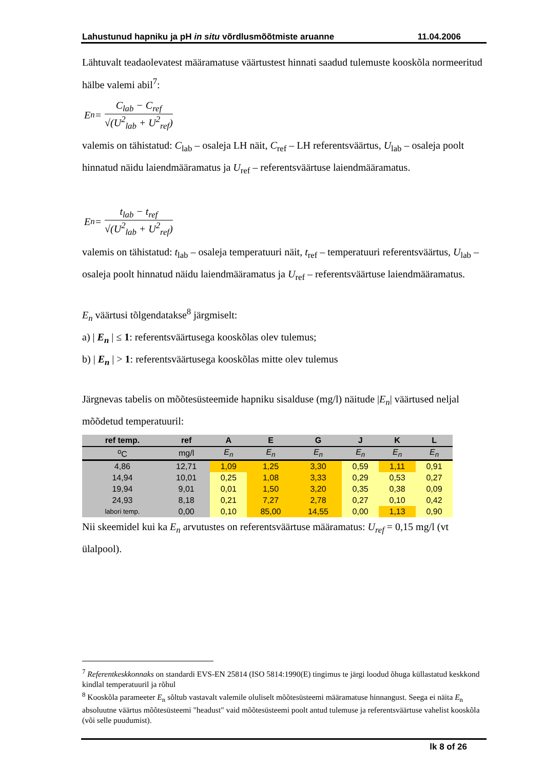Lahustunud hapniku ja pH in situ võrdlusmõõtmiste aruanne 11.04.2006
Lähtuvalt teadaolevatest määramatuse väärtustest hinnati saadud tulemuste kooskõla normeeritud hälbe valemi abil<sup>7</sup>:
E<sub>n</sub> = C<sub>lab</sub> − C<sub>ref</sub> √(U<sup>2</sup><sub>lab</sub> + U<sup>2</sup><sub>ref</sub>)
valemis on tähistatud: C<sub>lab</sub> – osaleja LH näit, C<sub>ref</sub> – LH referentsväärtus, U<sub>lab</sub> – osaleja poolt hinnatud näidu laiendmääramatus ja U<sub>ref</sub> – referentsväärtuse laiendmääramatus.
E<sub>n</sub> = t<sub>lab</sub> − t<sub>ref</sub> √(U<sup>2</sup><sub>lab</sub> + U<sup>2</sup><sub>ref</sub>)
valemis on tähistatud: t<sub>lab</sub> – osaleja temperatuuri näit, t<sub>ref</sub> – temperatuuri referentsväärtus, U<sub>lab</sub> – osaleja poolt hinnatud näidu laiendmääramatus ja U<sub>ref</sub> – referentsväärtuse laiendmääramatus.
E<sub>n</sub> väärtusi tõlgendatakse<sup>8</sup> järgmiselt:
a) | E<sub>n</sub> | ≤ 1: referentsväärtusega kooskõlas olev tulemus;
b) | E<sub>n</sub> | > 1: referentsväärtusega kooskõlas mitte olev tulemus
Järgnevas tabelis on mõõtesüsteemide hapniku sisalduse (mg/l) näitude |E<sub>n</sub>| väärtused neljal mõõdetud temperatuuril:
| ref temp. | ref | A | E | G | J | K | L |
| --- | --- | --- | --- | --- | --- | --- | --- |
| <sup>o</sup> C | mg/l | E<sub>n</sub> | E<sub>n</sub> | E<sub>n</sub> | E<sub>n</sub> | E<sub>n</sub> | E<sub>n</sub> |
| 4,86 | 12,71 | 1,09 | 1,25 | 3,30 | 0,59 | 1,11 | 0,91 |
| 14,94 | 10,01 | 0,25 | 1,08 | 3,33 | 0,29 | 0,53 | 0,27 |
| 19,94 | 9,01 | 0,01 | 1,50 | 3,20 | 0,35 | 0,38 | 0,09 |
| 24,93 | 8,18 | 0,21 | 7,27 | 2,78 | 0,27 | 0,10 | 0,42 |
| labori temp. | 0,00 | 0,10 | 85,00 | 14,55 | 0,00 | 1,13 | 0,90 |
Nii skeemidel kui ka E<sub>n</sub> arvutustes on referentsväärtuse määramatus: U<sub>ref</sub> = 0,15 mg/l (vt ülalpool).
<sup>7</sup> Referentkeskkonnaks on standardi EVS-EN 25814 (ISO 5814:1990(E) tingimus te järgi loodud õhuga küllastatud keskkond kindlal temperatuuril ja rõhul
<sup>8</sup> Kooskõla parameeter E<sub>n</sub> sõltub vastavalt valemile oluliselt mõõtesüsteemi määramatuse hinnangust. Seega ei näita E<sub>n</sub> absoluutne väärtus mõõtesüsteemi "headust" vaid mõõtesüsteemi poolt antud tulemuse ja referentsväärtuse vahelist kooskõla (või selle puudumist).
lk 8 of 26